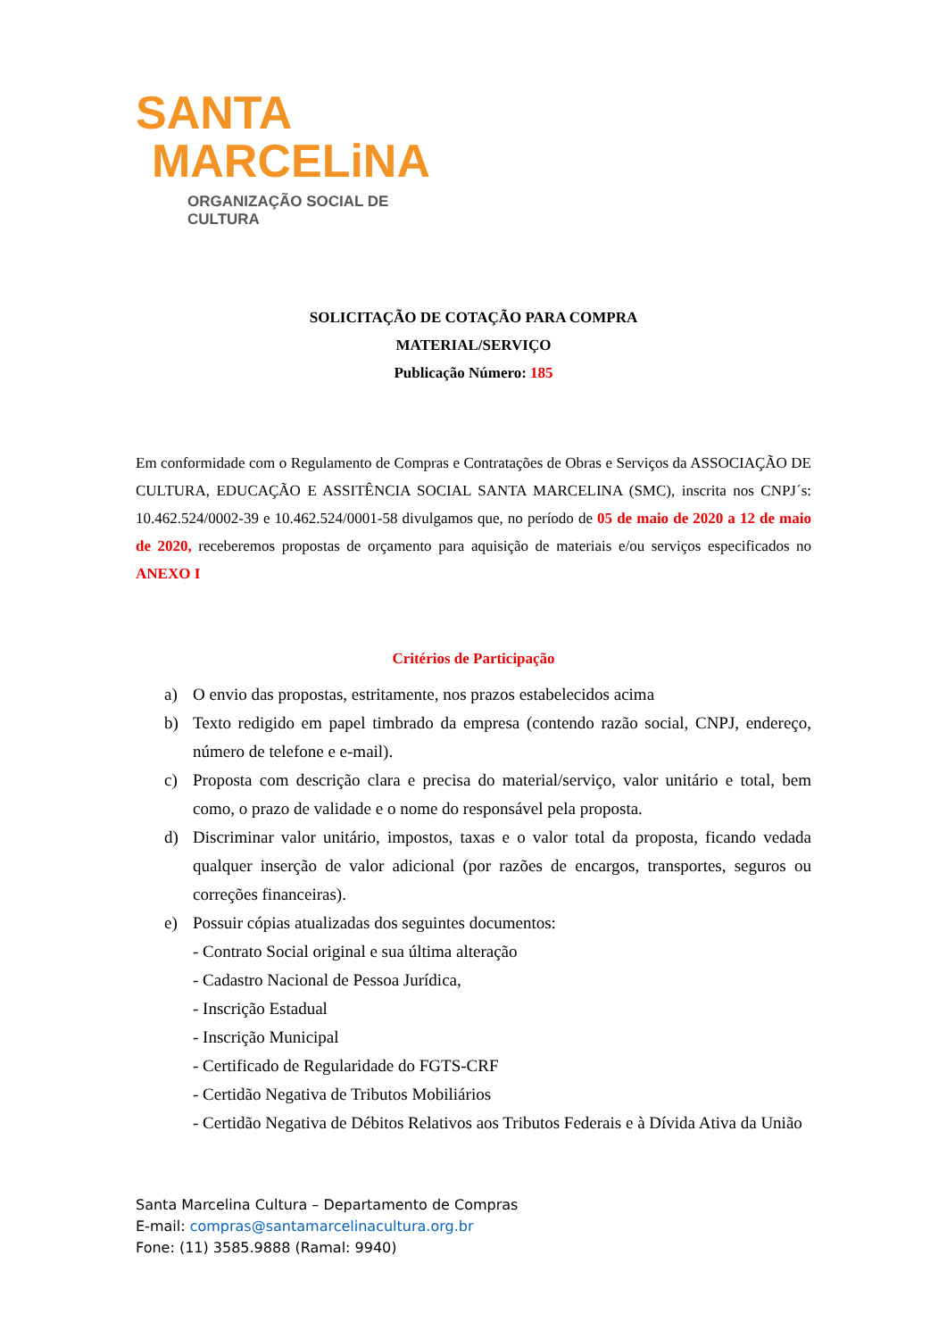SANTA
MARCELiNA
ORGANIZAÇÃO SOCIAL DE CULTURA
SOLICITAÇÃO DE COTAÇÃO PARA COMPRA
MATERIAL/SERVIÇO
Publicação Número: 185
Em conformidade com o Regulamento de Compras e Contratações de Obras e Serviços da ASSOCIAÇÃO DE CULTURA, EDUCAÇÃO E ASSITÊNCIA SOCIAL SANTA MARCELINA (SMC), inscrita nos CNPJ´s: 10.462.524/0002-39 e 10.462.524/0001-58 divulgamos que, no período de 05 de maio de 2020 a 12 de maio de 2020, receberemos propostas de orçamento para aquisição de materiais e/ou serviços especificados no ANEXO I
Critérios de Participação
a) O envio das propostas, estritamente, nos prazos estabelecidos acima
b) Texto redigido em papel timbrado da empresa (contendo razão social, CNPJ, endereço, número de telefone e e-mail).
c) Proposta com descrição clara e precisa do material/serviço, valor unitário e total, bem como, o prazo de validade e o nome do responsável pela proposta.
d) Discriminar valor unitário, impostos, taxas e o valor total da proposta, ficando vedada qualquer inserção de valor adicional (por razões de encargos, transportes, seguros ou correções financeiras).
e) Possuir cópias atualizadas dos seguintes documentos:
- Contrato Social original e sua última alteração
- Cadastro Nacional de Pessoa Jurídica,
- Inscrição Estadual
- Inscrição Municipal
- Certificado de Regularidade do FGTS-CRF
- Certidão Negativa de Tributos Mobiliários
- Certidão Negativa de Débitos Relativos aos Tributos Federais e à Dívida Ativa da União
Santa Marcelina Cultura – Departamento de Compras
E-mail: compras@santamarcelinacultura.org.br
Fone: (11) 3585.9888 (Ramal: 9940)